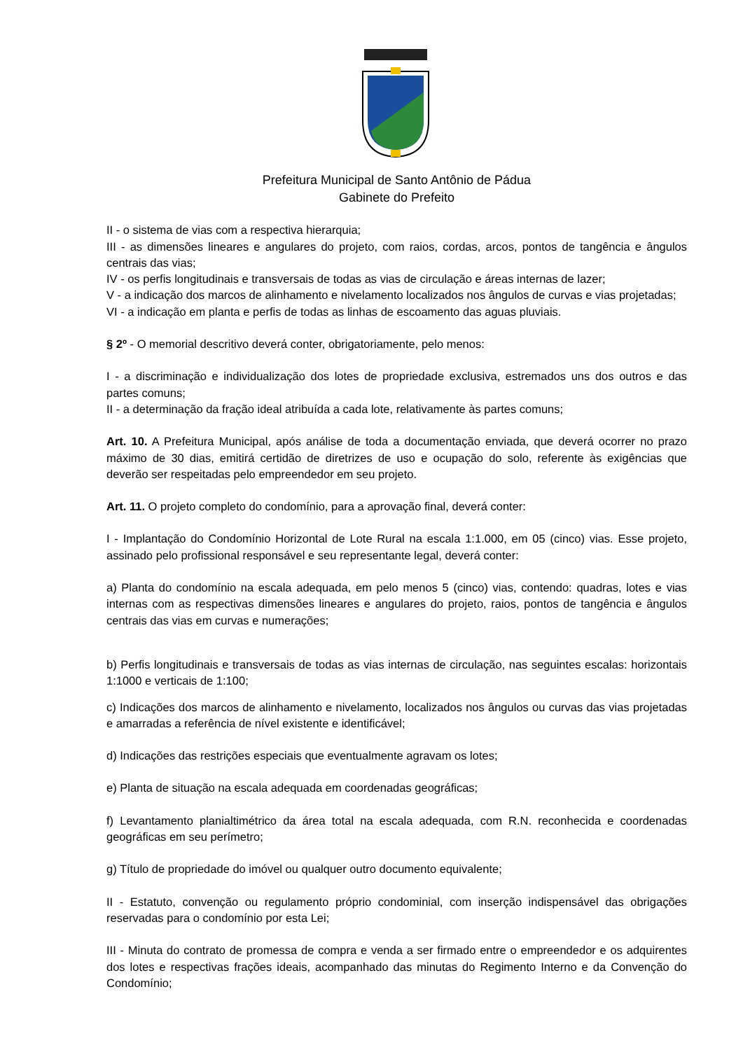Prefeitura Municipal de Santo Antônio de Pádua
Gabinete do Prefeito
II - o sistema de vias com a respectiva hierarquia;
III - as dimensões lineares e angulares do projeto, com raios, cordas, arcos, pontos de tangência e ângulos centrais das vias;
IV - os perfis longitudinais e transversais de todas as vias de circulação e áreas internas de lazer;
V - a indicação dos marcos de alinhamento e nivelamento localizados nos ângulos de curvas e vias projetadas;
VI - a indicação em planta e perfis de todas as linhas de escoamento das aguas pluviais.
§ 2º - O memorial descritivo deverá conter, obrigatoriamente, pelo menos:
I - a discriminação e individualização dos lotes de propriedade exclusiva, estremados uns dos outros e das partes comuns;
II - a determinação da fração ideal atribuída a cada lote, relativamente às partes comuns;
Art. 10. A Prefeitura Municipal, após análise de toda a documentação enviada, que deverá ocorrer no prazo máximo de 30 dias, emitirá certidão de diretrizes de uso e ocupação do solo, referente às exigências que deverão ser respeitadas pelo empreendedor em seu projeto.
Art. 11. O projeto completo do condomínio, para a aprovação final, deverá conter:
I - Implantação do Condomínio Horizontal de Lote Rural na escala 1:1.000, em 05 (cinco) vias. Esse projeto, assinado pelo profissional responsável e seu representante legal, deverá conter:
a) Planta do condomínio na escala adequada, em pelo menos 5 (cinco) vias, contendo: quadras, lotes e vias internas com as respectivas dimensões lineares e angulares do projeto, raios, pontos de tangência e ângulos centrais das vias em curvas e numerações;
b) Perfis longitudinais e transversais de todas as vias internas de circulação, nas seguintes escalas: horizontais 1:1000 e verticais de 1:100;
c) Indicações dos marcos de alinhamento e nivelamento, localizados nos ângulos ou curvas das vias projetadas e amarradas a referência de nível existente e identificável;
d) Indicações das restrições especiais que eventualmente agravam os lotes;
e) Planta de situação na escala adequada em coordenadas geográficas;
f) Levantamento planialtimétrico da área total na escala adequada, com R.N. reconhecida e coordenadas geográficas em seu perímetro;
g) Título de propriedade do imóvel ou qualquer outro documento equivalente;
II - Estatuto, convenção ou regulamento próprio condominial, com inserção indispensável das obrigações reservadas para o condomínio por esta Lei;
III - Minuta do contrato de promessa de compra e venda a ser firmado entre o empreendedor e os adquirentes dos lotes e respectivas frações ideais, acompanhado das minutas do Regimento Interno e da Convenção do Condomínio;